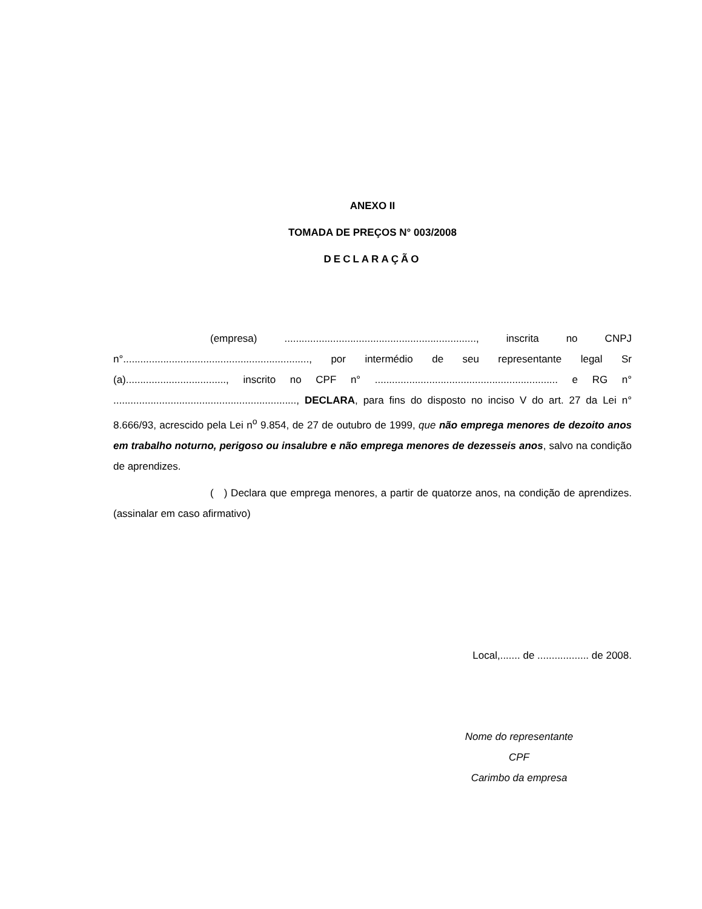ANEXO II
TOMADA DE PREÇOS N° 003/2008
DECLARAÇÃO
(empresa) ..................................................................., inscrita no CNPJ n°................................................................., por intermédio de seu representante legal Sr (a)..................................., inscrito no CPF n° ................................................................ e RG n° ................................................................, DECLARA, para fins do disposto no inciso V do art. 27 da Lei n° 8.666/93, acrescido pela Lei n<sup>o</sup> 9.854, de 27 de outubro de 1999, que não emprega menores de dezoito anos em trabalho noturno, perigoso ou insalubre e não emprega menores de dezesseis anos, salvo na condição de aprendizes.
( ) Declara que emprega menores, a partir de quatorze anos, na condição de aprendizes. (assinalar em caso afirmativo)
Local,....... de .................. de 2008.
Nome do representante
CPF
Carimbo da empresa